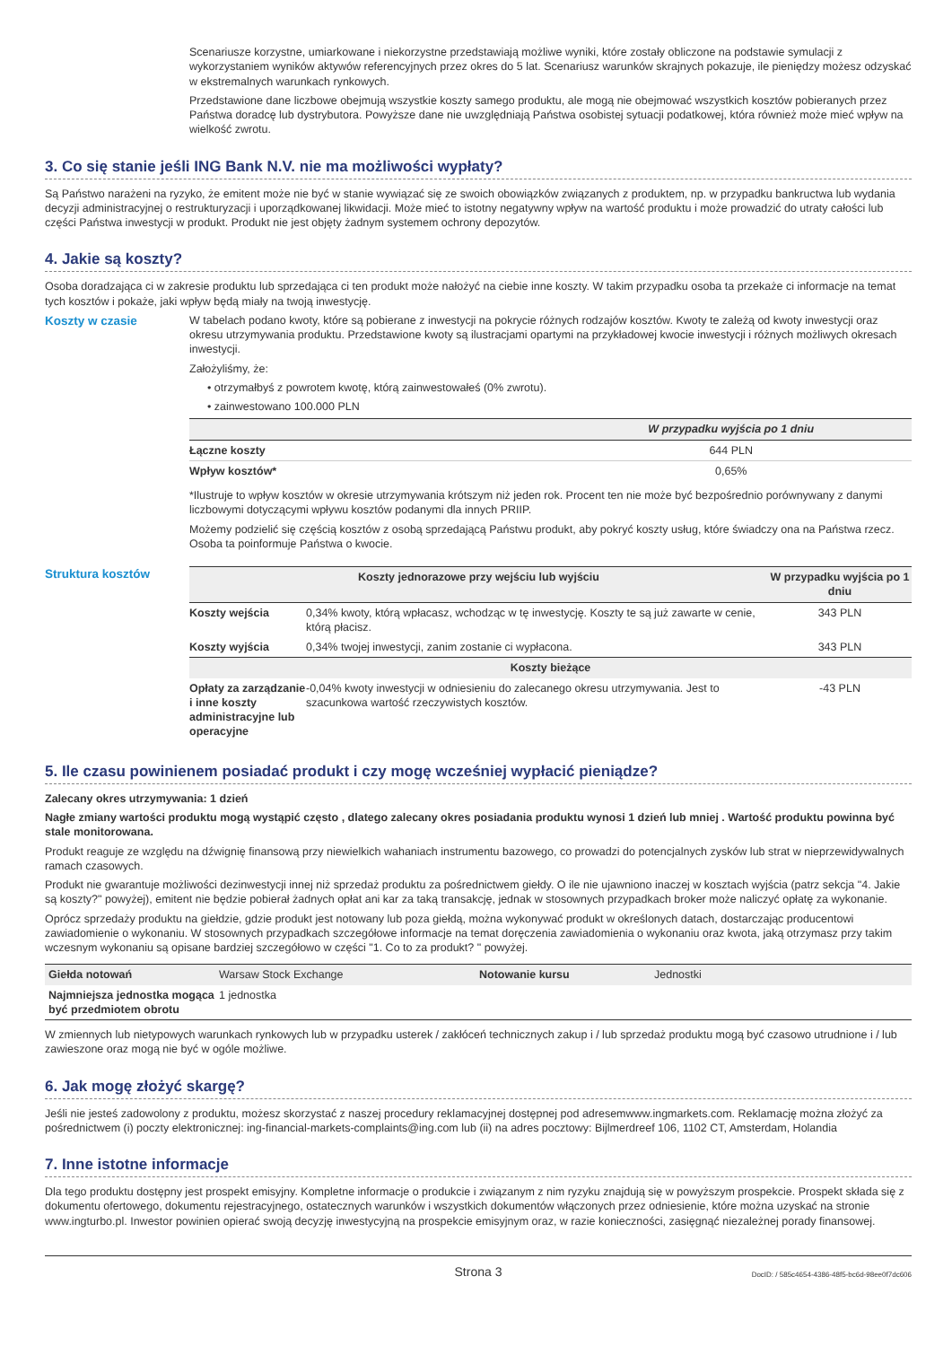Scenariusze korzystne, umiarkowane i niekorzystne przedstawiają możliwe wyniki, które zostały obliczone na podstawie symulacji z wykorzystaniem wyników aktywów referencyjnych przez okres do 5 lat. Scenariusz warunków skrajnych pokazuje, ile pieniędzy możesz odzyskać w ekstremalnych warunkach rynkowych.
Przedstawione dane liczbowe obejmują wszystkie koszty samego produktu, ale mogą nie obejmować wszystkich kosztów pobieranych przez Państwa doradcę lub dystrybutora. Powyższe dane nie uwzględniają Państwa osobistej sytuacji podatkowej, która również może mieć wpływ na wielkość zwrotu.
3. Co się stanie jeśli ING Bank N.V. nie ma możliwości wypłaty?
Są Państwo narażeni na ryzyko, że emitent może nie być w stanie wywiązać się ze swoich obowiązków związanych z produktem, np. w przypadku bankructwa lub wydania decyzji administracyjnej o restrukturyzacji i uporządkowanej likwidacji. Może mieć to istotny negatywny wpływ na wartość produktu i może prowadzić do utraty całości lub części Państwa inwestycji w produkt. Produkt nie jest objęty żadnym systemem ochrony depozytów.
4. Jakie są koszty?
Osoba doradzająca ci w zakresie produktu lub sprzedająca ci ten produkt może nałożyć na ciebie inne koszty. W takim przypadku osoba ta przekaże ci informacje na temat tych kosztów i pokaże, jaki wpływ będą miały na twoją inwestycję.
Koszty w czasie W tabelach podano kwoty, które są pobierane z inwestycji na pokrycie różnych rodzajów kosztów. Kwoty te zależą od kwoty inwestycji oraz okresu utrzymywania produktu. Przedstawione kwoty są ilustracjami opartymi na przykładowej kwocie inwestycji i różnych możliwych okresach inwestycji.
Założyliśmy, że:
• otrzymałbyś z powrotem kwotę, którą zainwestowałeś (0% zwrotu).
• zainwestowano 100.000 PLN
| | W przypadku wyjścia po 1 dniu |
| --- | --- |
| Łączne koszty | 644 PLN |
| Wpływ kosztów* | 0,65% |
*Ilustruje to wpływ kosztów w okresie utrzymywania krótszym niż jeden rok. Procent ten nie może być bezpośrednio porównywany z danymi liczbowymi dotyczącymi wpływu kosztów podanymi dla innych PRIIP.
Możemy podzielić się częścią kosztów z osobą sprzedającą Państwu produkt, aby pokryć koszty usług, które świadczy ona na Państwa rzecz. Osoba ta poinformuje Państwa o kwocie.
Struktura kosztów
| Koszty jednorazowe przy wejściu lub wyjściu | | W przypadku wyjścia po 1 dniu |
| --- | --- | --- |
| Koszty wejścia | 0,34% kwoty, którą wpłacasz, wchodząc w tę inwestycję. Koszty te są już zawarte w cenie, którą płacisz. | 343 PLN |
| Koszty wyjścia | 0,34% twojej inwestycji, zanim zostanie ci wypłacona. | 343 PLN |
| Koszty bieżące | | |
| Opłaty za zarządzanie i inne koszty administracyjne lub operacyjne | -0,04% kwoty inwestycji w odniesieniu do zalecanego okresu utrzymywania. Jest to szacunkowa wartość rzeczywistych kosztów. | -43 PLN |
5. Ile czasu powinienem posiadać produkt i czy mogę wcześniej wypłacić pieniądze?
Zalecany okres utrzymywania: 1 dzień
Nagłe zmiany wartości produktu mogą wystąpić często , dlatego zalecany okres posiadania produktu wynosi 1 dzień lub mniej . Wartość produktu powinna być stale monitorowana.
Produkt reaguje ze względu na dźwignię finansową przy niewielkich wahaniach instrumentu bazowego, co prowadzi do potencjalnych zysków lub strat w nieprzewidywalnych ramach czasowych.
Produkt nie gwarantuje możliwości dezinwestycji innej niż sprzedaż produktu za pośrednictwem giełdy. O ile nie ujawniono inaczej w kosztach wyjścia (patrz sekcja "4. Jakie są koszty?" powyżej), emitent nie będzie pobierał żadnych opłat ani kar za taką transakcję, jednak w stosownych przypadkach broker może naliczyć opłatę za wykonanie.
Oprócz sprzedaży produktu na giełdzie, gdzie produkt jest notowany lub poza giełdą, można wykonywać produkt w określonych datach, dostarczając producentowi zawiadomienie o wykonaniu. W stosownych przypadkach szczegółowe informacje na temat doręczenia zawiadomienia o wykonaniu oraz kwota, jaką otrzymasz przy takim wczesnym wykonaniu są opisane bardziej szczegółowo w części "1. Co to za produkt? " powyżej.
| Giełda notowań | Warsaw Stock Exchange | Notowanie kursu | Jednostki |
| Najmniejsza jednostka mogąca być przedmiotem obrotu | 1 jednostka | | |
W zmiennych lub nietypowych warunkach rynkowych lub w przypadku usterek / zakłóceń technicznych zakup i / lub sprzedaż produktu mogą być czasowo utrudnione i / lub zawieszone oraz mogą nie być w ogóle możliwe.
6. Jak mogę złożyć skargę?
Jeśli nie jesteś zadowolony z produktu, możesz skorzystać z naszej procedury reklamacyjnej dostępnej pod adresemwww.ingmarkets.com. Reklamację można złożyć za pośrednictwem (i) poczty elektronicznej: ing-financial-markets-complaints@ing.com lub (ii) na adres pocztowy: Bijlmerdreef 106, 1102 CT, Amsterdam, Holandia
7. Inne istotne informacje
Dla tego produktu dostępny jest prospekt emisyjny. Kompletne informacje o produkcie i związanym z nim ryzyku znajdują się w powyższym prospekcie. Prospekt składa się z dokumentu ofertowego, dokumentu rejestracyjnego, ostatecznych warunków i wszystkich dokumentów włączonych przez odniesienie, które można uzyskać na stronie www.ingturbo.pl. Inwestor powinien opierać swoją decyzję inwestycyjną na prospekcie emisyjnym oraz, w razie konieczności, zasięgnąć niezależnej porady finansowej.
Strona 3 DocID: / 585c4654-4386-48f5-bc6d-98ee0f7dc606